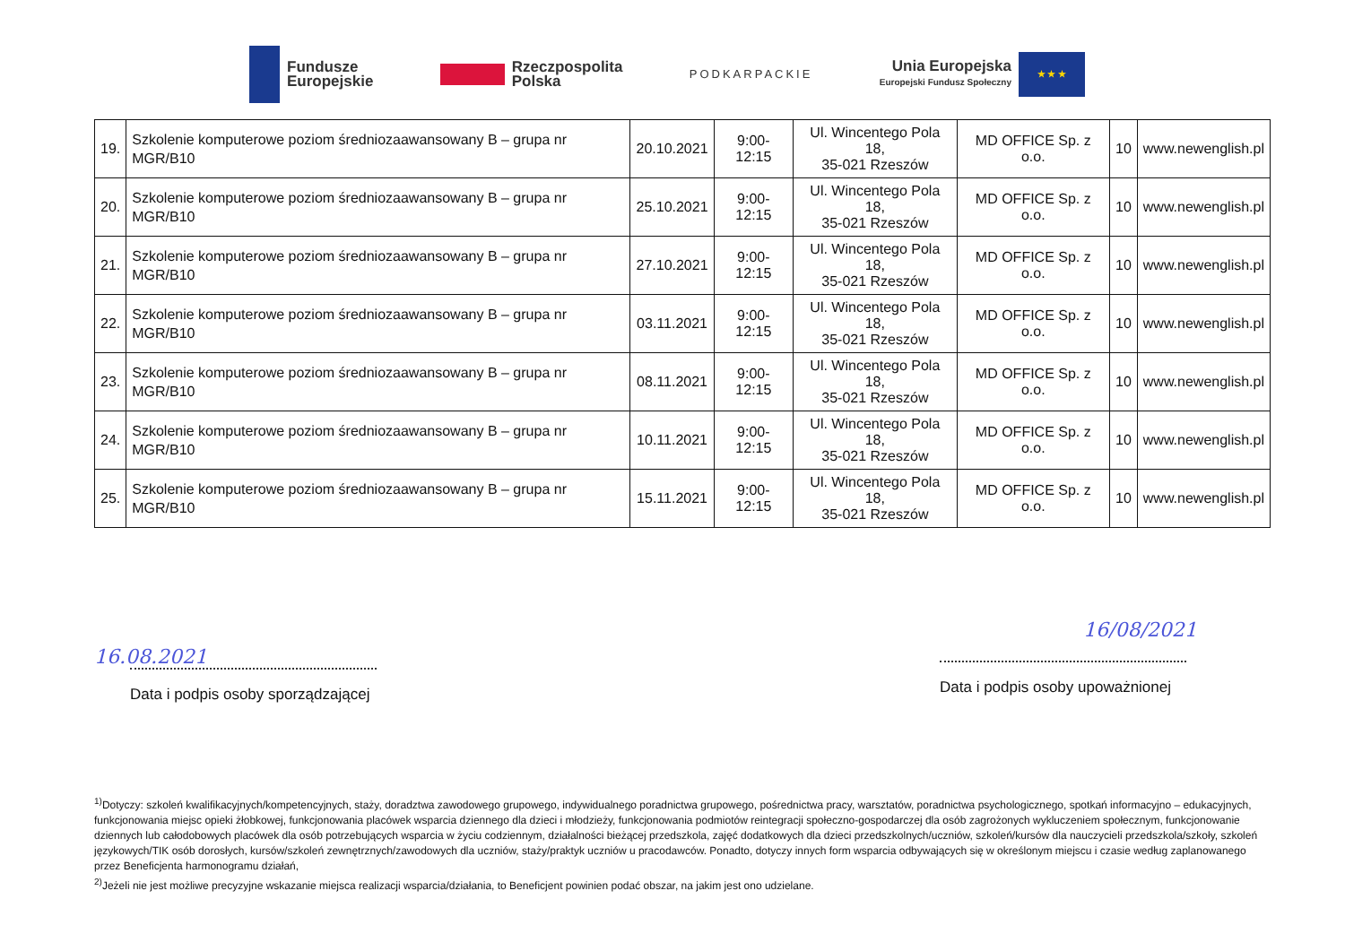Fundusze
Europejskie
Rzeczpospolita
Polska
PODKARPACKIE
Unia Europejska
Europejski Fundusz Społeczny
★ ★ ★
| 19. | Szkolenie komputerowe poziom średniozaawansowany B – grupa nr MGR/B10 | 20.10.2021 | 9:00-12:15 | Ul. Wincentego Pola 18, 35-021 Rzeszów | MD OFFICE Sp. z o.o. | 10 | www.newenglish.pl |
| 20. | Szkolenie komputerowe poziom średniozaawansowany B – grupa nr MGR/B10 | 25.10.2021 | 9:00-12:15 | Ul. Wincentego Pola 18, 35-021 Rzeszów | MD OFFICE Sp. z o.o. | 10 | www.newenglish.pl |
| 21. | Szkolenie komputerowe poziom średniozaawansowany B – grupa nr MGR/B10 | 27.10.2021 | 9:00-12:15 | Ul. Wincentego Pola 18, 35-021 Rzeszów | MD OFFICE Sp. z o.o. | 10 | www.newenglish.pl |
| 22. | Szkolenie komputerowe poziom średniozaawansowany B – grupa nr MGR/B10 | 03.11.2021 | 9:00-12:15 | Ul. Wincentego Pola 18, 35-021 Rzeszów | MD OFFICE Sp. z o.o. | 10 | www.newenglish.pl |
| 23. | Szkolenie komputerowe poziom średniozaawansowany B – grupa nr MGR/B10 | 08.11.2021 | 9:00-12:15 | Ul. Wincentego Pola 18, 35-021 Rzeszów | MD OFFICE Sp. z o.o. | 10 | www.newenglish.pl |
| 24. | Szkolenie komputerowe poziom średniozaawansowany B – grupa nr MGR/B10 | 10.11.2021 | 9:00-12:15 | Ul. Wincentego Pola 18, 35-021 Rzeszów | MD OFFICE Sp. z o.o. | 10 | www.newenglish.pl |
| 25. | Szkolenie komputerowe poziom średniozaawansowany B – grupa nr MGR/B10 | 15.11.2021 | 9:00-12:15 | Ul. Wincentego Pola 18, 35-021 Rzeszów | MD OFFICE Sp. z o.o. | 10 | www.newenglish.pl |
16.08.2021
Data i podpis osoby sporządzającej
16/08/2021
Data i podpis osoby upoważnionej
<sup>1)</sup> Dotyczy: szkoleń kwalifikacyjnych/kompetencyjnych, staży, doradztwa zawodowego grupowego, indywidualnego poradnictwa grupowego, pośrednictwa pracy, warsztatów, poradnictwa psychologicznego, spotkań informacyjno – edukacyjnych, funkcjonowania miejsc opieki żłobkowej, funkcjonowania placówek wsparcia dziennego dla dzieci i młodzieży, funkcjonowania podmiotów reintegracji społeczno-gospodarczej dla osób zagrożonych wykluczeniem społecznym, funkcjonowanie dziennych lub całodobowych placówek dla osób potrzebujących wsparcia w życiu codziennym, działalności bieżącej przedszkola, zajęć dodatkowych dla dzieci przedszkolnych/uczniów, szkoleń/kursów dla nauczycieli przedszkola/szkoły, szkoleń językowych/TIK osób dorosłych, kursów/szkoleń zewnętrznych/zawodowych dla uczniów, staży/praktyk uczniów u pracodawców. Ponadto, dotyczy innych form wsparcia odbywających się w określonym miejscu i czasie według zaplanowanego przez Beneficjenta harmonogramu działań,
<sup>2)</sup> Jeżeli nie jest możliwe precyzyjne wskazanie miejsca realizacji wsparcia/działania, to Beneficjent powinien podać obszar, na jakim jest ono udzielane.